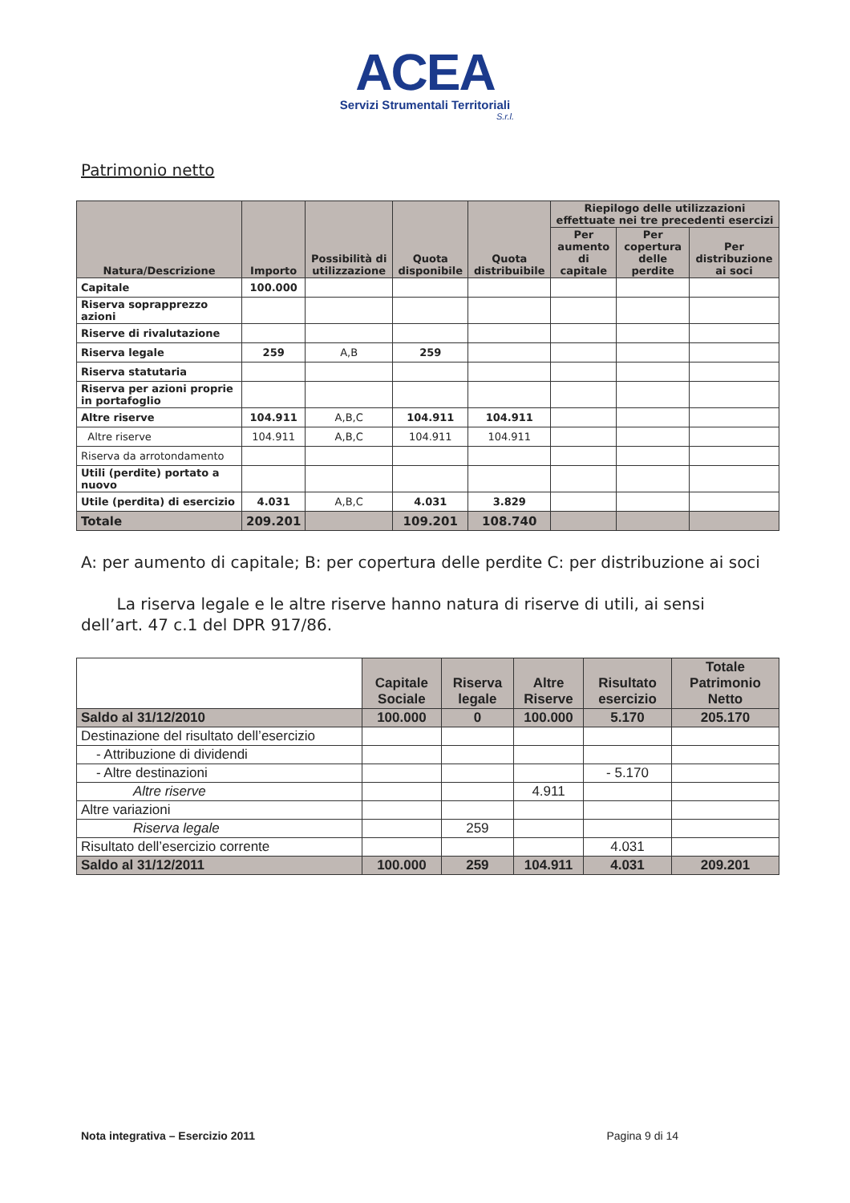ACEA
Servizi Strumentali Territoriali
S.r.l.
Patrimonio netto
| Natura/Descrizione | Importo | Possibilità di utilizzazione | Quota disponibile | Quota distribuibile | Riepilogo delle utilizzazioni effettuate nei tre precedenti esercizi | | |
| --- | --- | --- | --- | --- | --- | --- | --- |
| | | | | | Per aumento di capitale | Per copertura delle perdite | Per distribuzione ai soci |
| Capitale | 100.000 | | | | | | |
| Riserva soprapprezzo azioni | | | | | | | |
| Riserve di rivalutazione | | | | | | | |
| Riserva legale | 259 | A,B | 259 | | | | |
| Riserva statutaria | | | | | | | |
| Riserva per azioni proprie in portafoglio | | | | | | | |
| Altre riserve | 104.911 | A,B,C | 104.911 | 104.911 | | | |
| Altre riserve | 104.911 | A,B,C | 104.911 | 104.911 | | | |
| Riserva da arrotondamento | | | | | | | |
| Utili (perdite) portato a nuovo | | | | | | | |
| Utile (perdita) di esercizio | 4.031 | A,B,C | 4.031 | 3.829 | | | |
| Totale | 209.201 | | 109.201 | 108.740 | | | |
A: per aumento di capitale; B: per copertura delle perdite C: per distribuzione ai soci
La riserva legale e le altre riserve hanno natura di riserve di utili, ai sensi dell’art. 47 c.1 del DPR 917/86.
| | Capitale Sociale | Riserva legale | Altre Riserve | Risultato esercizio | Totale Patrimonio Netto |
| --- | --- | --- | --- | --- | --- |
| Saldo al 31/12/2010 | 100.000 | 0 | 100.000 | 5.170 | 205.170 |
| Destinazione del risultato dell’esercizio | | | | | |
| - Attribuzione di dividendi | | | | | |
| - Altre destinazioni | | | | - 5.170 | |
| Altre riserve | | | 4.911 | | |
| Altre variazioni | | | | | |
| Riserva legale | | 259 | | | |
| Risultato dell’esercizio corrente | | | | 4.031 | |
| Saldo al 31/12/2011 | 100.000 | 259 | 104.911 | 4.031 | 209.201 |
Nota integrativa – Esercizio 2011 Pagina 9 di 14